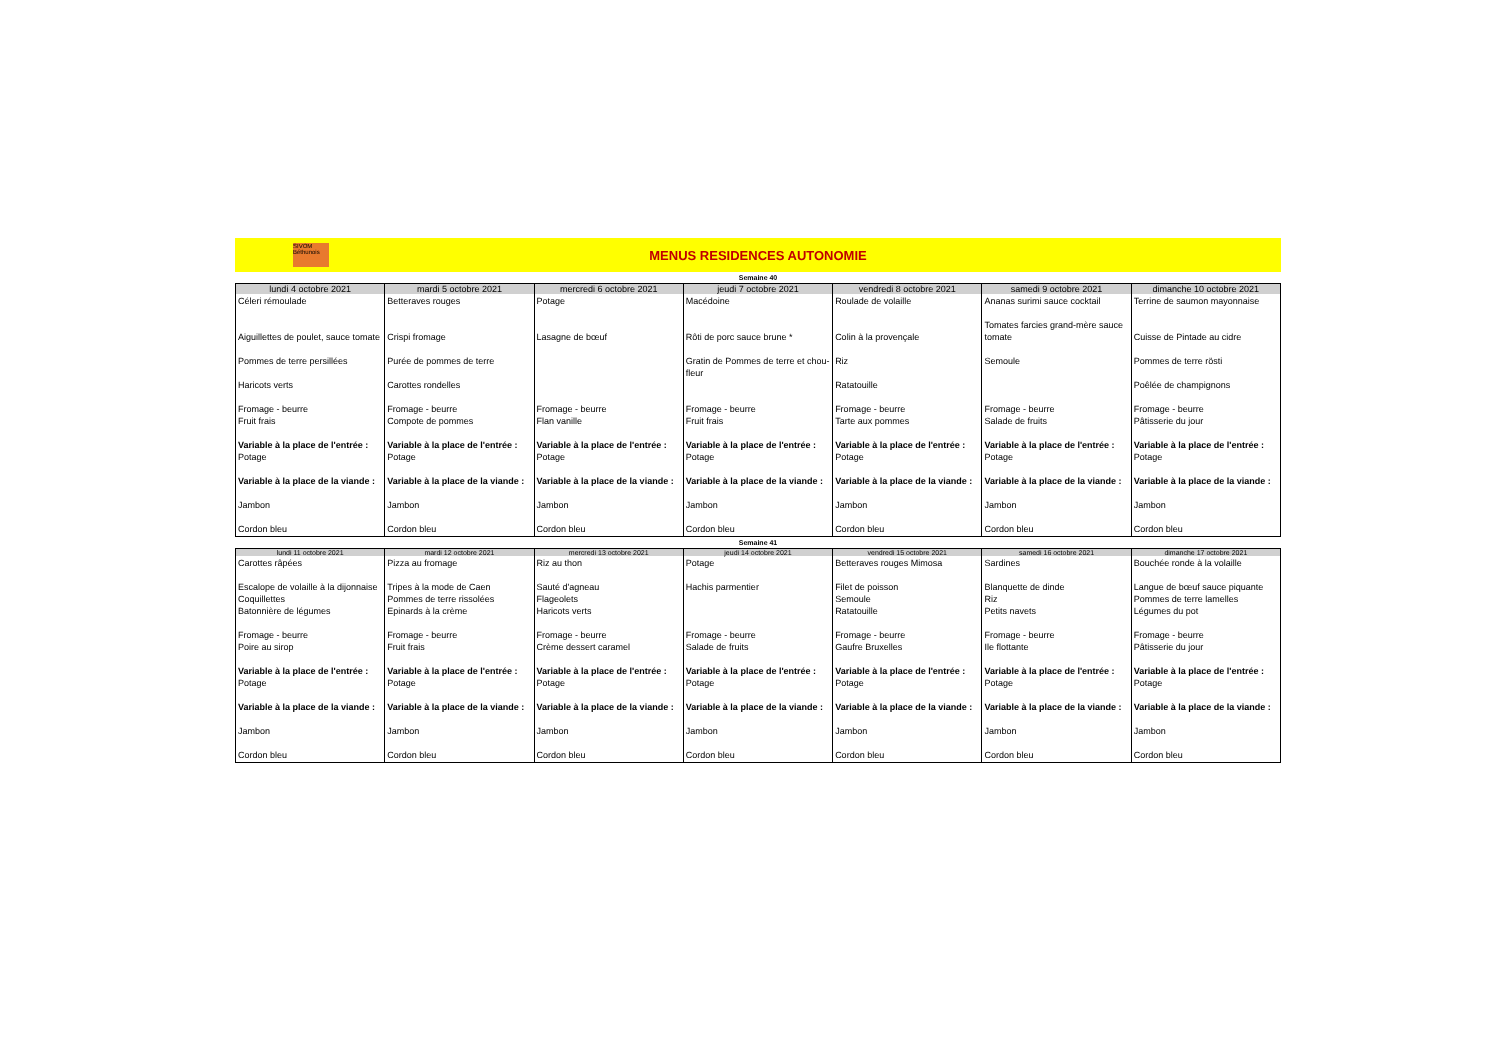SIVOM Béthunois
MENUS RESIDENCES AUTONOMIE
Semaine 40
| lundi 4 octobre 2021 | mardi 5 octobre 2021 | mercredi 6 octobre 2021 | jeudi 7 octobre 2021 | vendredi 8 octobre 2021 | samedi 9 octobre 2021 | dimanche 10 octobre 2021 |
| --- | --- | --- | --- | --- | --- | --- |
| Céleri rémoulade Aiguillettes de poulet, sauce tomate Pommes de terre persillées Haricots verts Fromage - beurre Fruit frais Variable à la place de l'entrée : Potage Variable à la place de la viande : Jambon Cordon bleu | Betteraves rouges Crispi fromage Purée de pommes de terre Carottes rondelles Fromage - beurre Compote de pommes Variable à la place de l'entrée : Potage Variable à la place de la viande : Jambon Cordon bleu | Potage Lasagne de bœuf Fromage - beurre Flan vanille Variable à la place de l'entrée : Potage Variable à la place de la viande : Jambon Cordon bleu | Macédoine Rôti de porc sauce brune * Gratin de Pommes de terre et chou-fleur Fromage - beurre Fruit frais Variable à la place de l'entrée : Potage Variable à la place de la viande : Jambon Cordon bleu | Roulade de volaille Colin à la provençale Riz Ratatouille Fromage - beurre Tarte aux pommes Variable à la place de l'entrée : Potage Variable à la place de la viande : Jambon Cordon bleu | Ananas surimi sauce cocktail Tomates farcies grand-mère sauce tomate Semoule Fromage - beurre Salade de fruits Variable à la place de l'entrée : Potage Variable à la place de la viande : Jambon Cordon bleu | Terrine de saumon mayonnaise Cuisse de Pintade au cidre Pommes de terre rösti Poêlée de champignons Fromage - beurre Pâtisserie du jour Variable à la place de l'entrée : Potage Variable à la place de la viande : Jambon Cordon bleu |
Semaine 41
| lundi 11 octobre 2021 | mardi 12 octobre 2021 | mercredi 13 octobre 2021 | jeudi 14 octobre 2021 | vendredi 15 octobre 2021 | samedi 16 octobre 2021 | dimanche 17 octobre 2021 |
| --- | --- | --- | --- | --- | --- | --- |
| Carottes râpées Escalope de volaille à la dijonnaise Coquillettes Batonnière de légumes Fromage - beurre Poire au sirop Variable à la place de l'entrée : Potage Variable à la place de la viande : Jambon Cordon bleu | Pizza au fromage Tripes à la mode de Caen Pommes de terre rissolées Epinards à la crème Fromage - beurre Fruit frais Variable à la place de l'entrée : Potage Variable à la place de la viande : Jambon Cordon bleu | Riz au thon Sauté d'agneau Flageolets Haricots verts Fromage - beurre Crème dessert caramel Variable à la place de l'entrée : Potage Variable à la place de la viande : Jambon Cordon bleu | Potage Hachis parmentier Fromage - beurre Salade de fruits Variable à la place de l'entrée : Potage Variable à la place de la viande : Jambon Cordon bleu | Betteraves rouges Mimosa Filet de poisson Semoule Ratatouille Fromage - beurre Gaufre Bruxelles Variable à la place de l'entrée : Potage Variable à la place de la viande : Jambon Cordon bleu | Sardines Blanquette de dinde Riz Petits navets Fromage - beurre Ile flottante Variable à la place de l'entrée : Potage Variable à la place de la viande : Jambon Cordon bleu | Bouchée ronde à la volaille Langue de bœuf sauce piquante Pommes de terre lamelles Légumes du pot Fromage - beurre Pâtisserie du jour Variable à la place de l'entrée : Potage Variable à la place de la viande : Jambon Cordon bleu |